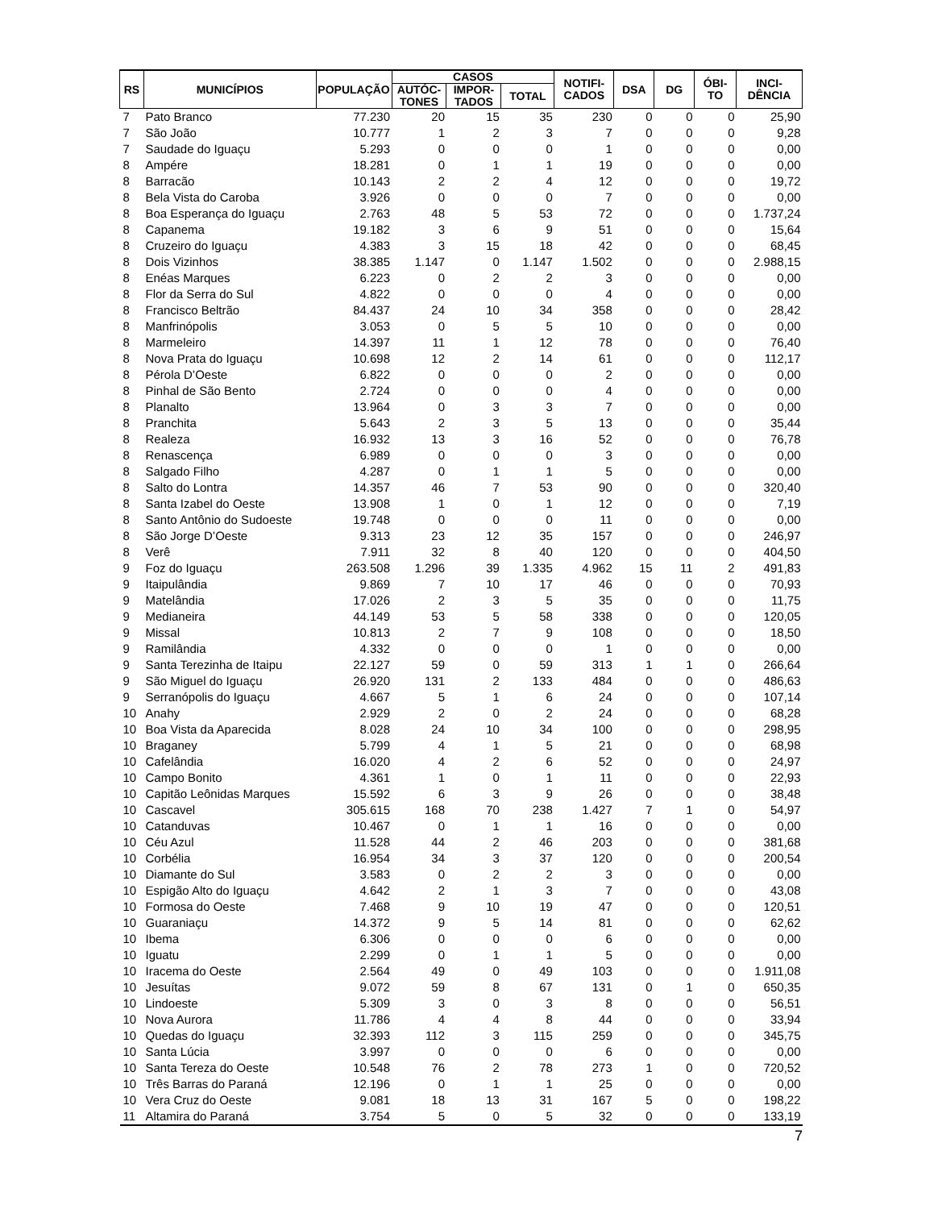| RS | MUNICÍPIOS | POPULAÇÃO | CASOS | | | NOTIFI- CADOS | DSA | DG | ÓBI- TO | INCI- DÊNCIA |
| --- | --- | --- | --- | --- | --- | --- | --- | --- | --- | --- |
| | | | AUTÓC- TONES | IMPOR- TADOS | TOTAL | | | | | |
| 7 | Pato Branco | 77.230 | 20 | 15 | 35 | 230 | 0 | 0 | 0 | 25,90 |
| 7 | São João | 10.777 | 1 | 2 | 3 | 7 | 0 | 0 | 0 | 9,28 |
| 7 | Saudade do Iguaçu | 5.293 | 0 | 0 | 0 | 1 | 0 | 0 | 0 | 0,00 |
| 8 | Ampére | 18.281 | 0 | 1 | 1 | 19 | 0 | 0 | 0 | 0,00 |
| 8 | Barracão | 10.143 | 2 | 2 | 4 | 12 | 0 | 0 | 0 | 19,72 |
| 8 | Bela Vista do Caroba | 3.926 | 0 | 0 | 0 | 7 | 0 | 0 | 0 | 0,00 |
| 8 | Boa Esperança do Iguaçu | 2.763 | 48 | 5 | 53 | 72 | 0 | 0 | 0 | 1.737,24 |
| 8 | Capanema | 19.182 | 3 | 6 | 9 | 51 | 0 | 0 | 0 | 15,64 |
| 8 | Cruzeiro do Iguaçu | 4.383 | 3 | 15 | 18 | 42 | 0 | 0 | 0 | 68,45 |
| 8 | Dois Vizinhos | 38.385 | 1.147 | 0 | 1.147 | 1.502 | 0 | 0 | 0 | 2.988,15 |
| 8 | Enéas Marques | 6.223 | 0 | 2 | 2 | 3 | 0 | 0 | 0 | 0,00 |
| 8 | Flor da Serra do Sul | 4.822 | 0 | 0 | 0 | 4 | 0 | 0 | 0 | 0,00 |
| 8 | Francisco Beltrão | 84.437 | 24 | 10 | 34 | 358 | 0 | 0 | 0 | 28,42 |
| 8 | Manfrinópolis | 3.053 | 0 | 5 | 5 | 10 | 0 | 0 | 0 | 0,00 |
| 8 | Marmeleiro | 14.397 | 11 | 1 | 12 | 78 | 0 | 0 | 0 | 76,40 |
| 8 | Nova Prata do Iguaçu | 10.698 | 12 | 2 | 14 | 61 | 0 | 0 | 0 | 112,17 |
| 8 | Pérola D’Oeste | 6.822 | 0 | 0 | 0 | 2 | 0 | 0 | 0 | 0,00 |
| 8 | Pinhal de São Bento | 2.724 | 0 | 0 | 0 | 4 | 0 | 0 | 0 | 0,00 |
| 8 | Planalto | 13.964 | 0 | 3 | 3 | 7 | 0 | 0 | 0 | 0,00 |
| 8 | Pranchita | 5.643 | 2 | 3 | 5 | 13 | 0 | 0 | 0 | 35,44 |
| 8 | Realeza | 16.932 | 13 | 3 | 16 | 52 | 0 | 0 | 0 | 76,78 |
| 8 | Renascença | 6.989 | 0 | 0 | 0 | 3 | 0 | 0 | 0 | 0,00 |
| 8 | Salgado Filho | 4.287 | 0 | 1 | 1 | 5 | 0 | 0 | 0 | 0,00 |
| 8 | Salto do Lontra | 14.357 | 46 | 7 | 53 | 90 | 0 | 0 | 0 | 320,40 |
| 8 | Santa Izabel do Oeste | 13.908 | 1 | 0 | 1 | 12 | 0 | 0 | 0 | 7,19 |
| 8 | Santo Antônio do Sudoeste | 19.748 | 0 | 0 | 0 | 11 | 0 | 0 | 0 | 0,00 |
| 8 | São Jorge D’Oeste | 9.313 | 23 | 12 | 35 | 157 | 0 | 0 | 0 | 246,97 |
| 8 | Verê | 7.911 | 32 | 8 | 40 | 120 | 0 | 0 | 0 | 404,50 |
| 9 | Foz do Iguaçu | 263.508 | 1.296 | 39 | 1.335 | 4.962 | 15 | 11 | 2 | 491,83 |
| 9 | Itaipulândia | 9.869 | 7 | 10 | 17 | 46 | 0 | 0 | 0 | 70,93 |
| 9 | Matelândia | 17.026 | 2 | 3 | 5 | 35 | 0 | 0 | 0 | 11,75 |
| 9 | Medianeira | 44.149 | 53 | 5 | 58 | 338 | 0 | 0 | 0 | 120,05 |
| 9 | Missal | 10.813 | 2 | 7 | 9 | 108 | 0 | 0 | 0 | 18,50 |
| 9 | Ramilândia | 4.332 | 0 | 0 | 0 | 1 | 0 | 0 | 0 | 0,00 |
| 9 | Santa Terezinha de Itaipu | 22.127 | 59 | 0 | 59 | 313 | 1 | 1 | 0 | 266,64 |
| 9 | São Miguel do Iguaçu | 26.920 | 131 | 2 | 133 | 484 | 0 | 0 | 0 | 486,63 |
| 9 | Serranópolis do Iguaçu | 4.667 | 5 | 1 | 6 | 24 | 0 | 0 | 0 | 107,14 |
| 10 | Anahy | 2.929 | 2 | 0 | 2 | 24 | 0 | 0 | 0 | 68,28 |
| 10 | Boa Vista da Aparecida | 8.028 | 24 | 10 | 34 | 100 | 0 | 0 | 0 | 298,95 |
| 10 | Braganey | 5.799 | 4 | 1 | 5 | 21 | 0 | 0 | 0 | 68,98 |
| 10 | Cafelândia | 16.020 | 4 | 2 | 6 | 52 | 0 | 0 | 0 | 24,97 |
| 10 | Campo Bonito | 4.361 | 1 | 0 | 1 | 11 | 0 | 0 | 0 | 22,93 |
| 10 | Capitão Leônidas Marques | 15.592 | 6 | 3 | 9 | 26 | 0 | 0 | 0 | 38,48 |
| 10 | Cascavel | 305.615 | 168 | 70 | 238 | 1.427 | 7 | 1 | 0 | 54,97 |
| 10 | Catanduvas | 10.467 | 0 | 1 | 1 | 16 | 0 | 0 | 0 | 0,00 |
| 10 | Céu Azul | 11.528 | 44 | 2 | 46 | 203 | 0 | 0 | 0 | 381,68 |
| 10 | Corbélia | 16.954 | 34 | 3 | 37 | 120 | 0 | 0 | 0 | 200,54 |
| 10 | Diamante do Sul | 3.583 | 0 | 2 | 2 | 3 | 0 | 0 | 0 | 0,00 |
| 10 | Espigão Alto do Iguaçu | 4.642 | 2 | 1 | 3 | 7 | 0 | 0 | 0 | 43,08 |
| 10 | Formosa do Oeste | 7.468 | 9 | 10 | 19 | 47 | 0 | 0 | 0 | 120,51 |
| 10 | Guaraniaçu | 14.372 | 9 | 5 | 14 | 81 | 0 | 0 | 0 | 62,62 |
| 10 | Ibema | 6.306 | 0 | 0 | 0 | 6 | 0 | 0 | 0 | 0,00 |
| 10 | Iguatu | 2.299 | 0 | 1 | 1 | 5 | 0 | 0 | 0 | 0,00 |
| 10 | Iracema do Oeste | 2.564 | 49 | 0 | 49 | 103 | 0 | 0 | 0 | 1.911,08 |
| 10 | Jesuítas | 9.072 | 59 | 8 | 67 | 131 | 0 | 1 | 0 | 650,35 |
| 10 | Lindoeste | 5.309 | 3 | 0 | 3 | 8 | 0 | 0 | 0 | 56,51 |
| 10 | Nova Aurora | 11.786 | 4 | 4 | 8 | 44 | 0 | 0 | 0 | 33,94 |
| 10 | Quedas do Iguaçu | 32.393 | 112 | 3 | 115 | 259 | 0 | 0 | 0 | 345,75 |
| 10 | Santa Lúcia | 3.997 | 0 | 0 | 0 | 6 | 0 | 0 | 0 | 0,00 |
| 10 | Santa Tereza do Oeste | 10.548 | 76 | 2 | 78 | 273 | 1 | 0 | 0 | 720,52 |
| 10 | Três Barras do Paraná | 12.196 | 0 | 1 | 1 | 25 | 0 | 0 | 0 | 0,00 |
| 10 | Vera Cruz do Oeste | 9.081 | 18 | 13 | 31 | 167 | 5 | 0 | 0 | 198,22 |
| 11 | Altamira do Paraná | 3.754 | 5 | 0 | 5 | 32 | 0 | 0 | 0 | 133,19 |
7